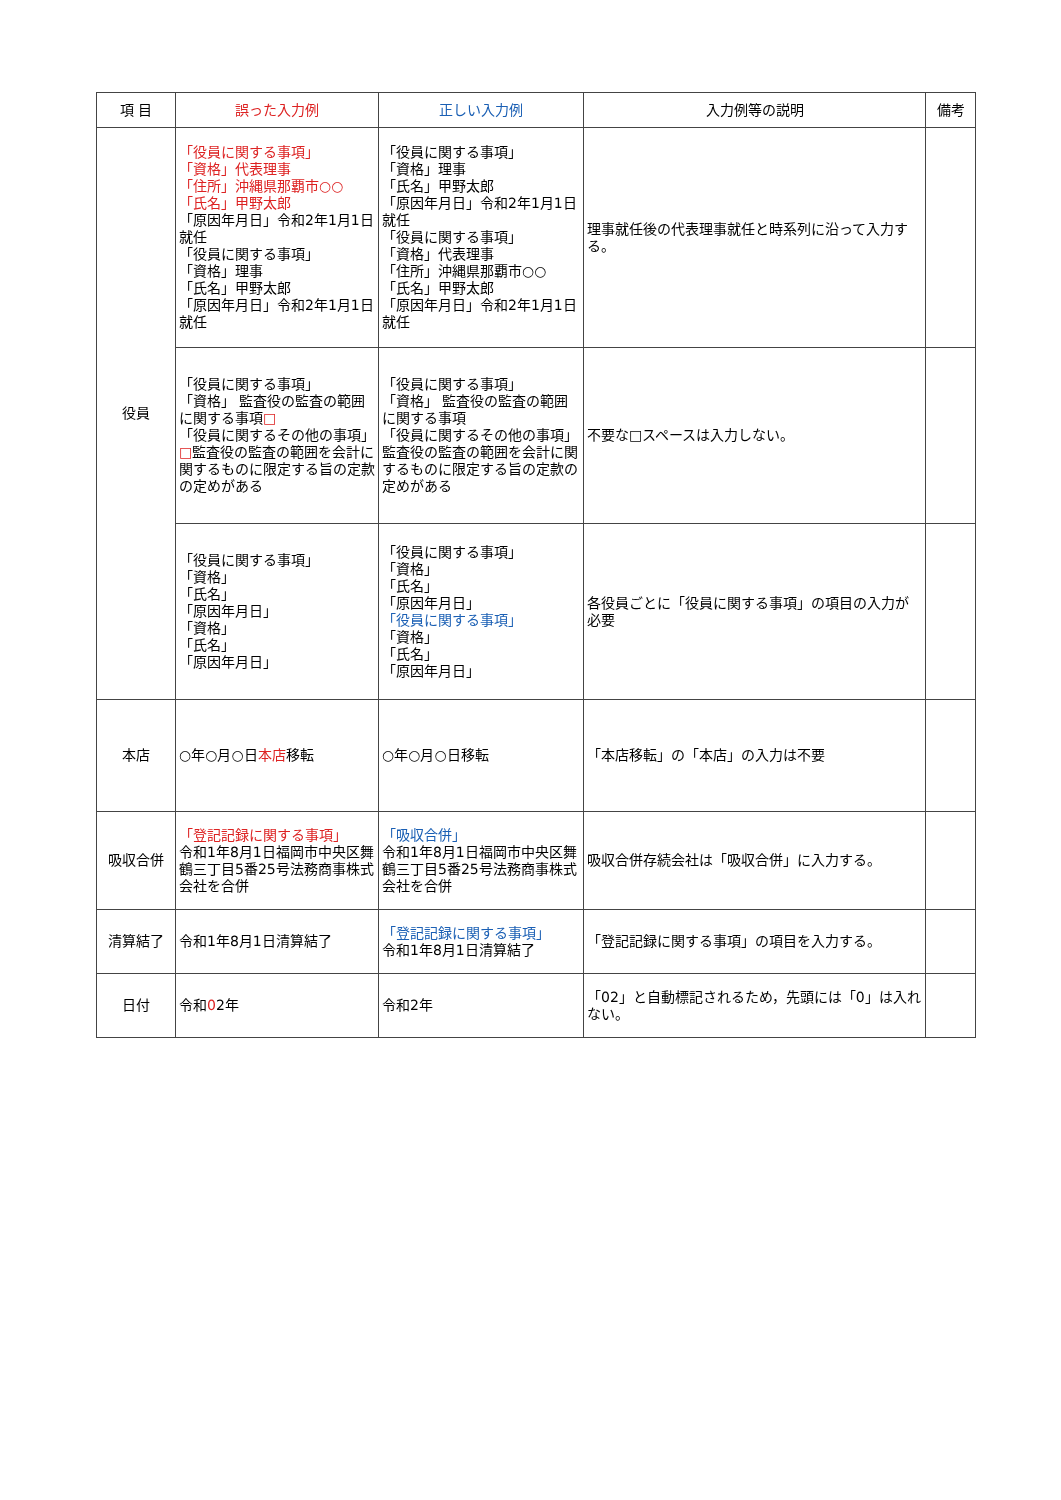| 項 目 | 誤った入力例 | 正しい入力例 | 入力例等の説明 | 備考 |
| --- | --- | --- | --- | --- |
| 役員 | 「役員に関する事項」 「資格」代表理事 「住所」沖縄県那覇市○○ 「氏名」甲野太郎 「原因年月日」令和2年1月1日就任 「役員に関する事項」 「資格」理事 「氏名」甲野太郎 「原因年月日」令和2年1月1日就任 | 「役員に関する事項」 「資格」理事 「氏名」甲野太郎 「原因年月日」令和2年1月1日就任 「役員に関する事項」 「資格」代表理事 「住所」沖縄県那覇市○○ 「氏名」甲野太郎 「原因年月日」令和2年1月1日就任 | 理事就任後の代表理事就任と時系列に沿って入力する。 | |
| | 「役員に関する事項」 「資格」 監査役の監査の範囲に関する事項 □ 「役員に関するその他の事項」 □ 監査役の監査の範囲を会計に関するものに限定する旨の定款の定めがある | 「役員に関する事項」 「資格」 監査役の監査の範囲に関する事項 「役員に関するその他の事項」 監査役の監査の範囲を会計に関するものに限定する旨の定款の定めがある | 不要な□スペースは入力しない。 | |
| | 「役員に関する事項」 「資格」 「氏名」 「原因年月日」 「資格」 「氏名」 「原因年月日」 | 「役員に関する事項」 「資格」 「氏名」 「原因年月日」 「役員に関する事項」 「資格」 「氏名」 「原因年月日」 | 各役員ごとに「役員に関する事項」の項目の入力が必要 | |
| 本店 | ○年○月○日 本店 移転 | ○年○月○日移転 | 「本店移転」の「本店」の入力は不要 | |
| 吸収合併 | 「登記記録に関する事項」 令和1年8月1日福岡市中央区舞鶴三丁目5番25号法務商事株式会社を合併 | 「吸収合併」 令和1年8月1日福岡市中央区舞鶴三丁目5番25号法務商事株式会社を合併 | 吸収合併存続会社は「吸収合併」に入力する。 | |
| 清算結了 | 令和1年8月1日清算結了 | 「登記記録に関する事項」 令和1年8月1日清算結了 | 「登記記録に関する事項」の項目を入力する。 | |
| 日付 | 令和 0 2年 | 令和2年 | 「02」と自動標記されるため，先頭には「0」は入れない。 | |